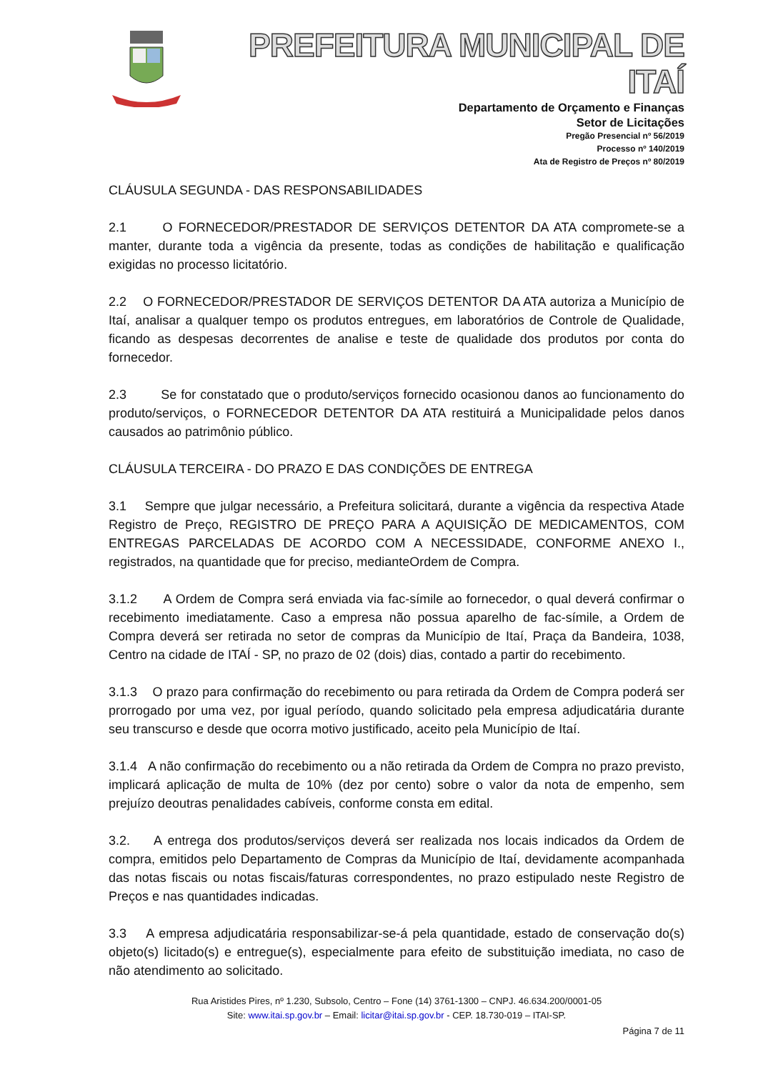PREFEITURA MUNICIPAL DE ITAÍ
Departamento de Orçamento e Finanças
Setor de Licitações
Pregão Presencial nº 56/2019
Processo nº 140/2019
Ata de Registro de Preços nº 80/2019
CLÁUSULA SEGUNDA - DAS RESPONSABILIDADES
2.1 O FORNECEDOR/PRESTADOR DE SERVIÇOS DETENTOR DA ATA compromete-se a manter, durante toda a vigência da presente, todas as condições de habilitação e qualificação exigidas no processo licitatório.
2.2 O FORNECEDOR/PRESTADOR DE SERVIÇOS DETENTOR DA ATA autoriza a Município de Itaí, analisar a qualquer tempo os produtos entregues, em laboratórios de Controle de Qualidade, ficando as despesas decorrentes de analise e teste de qualidade dos produtos por conta do fornecedor.
2.3 Se for constatado que o produto/serviços fornecido ocasionou danos ao funcionamento do produto/serviços, o FORNECEDOR DETENTOR DA ATA restituirá a Municipalidade pelos danos causados ao patrimônio público.
CLÁUSULA TERCEIRA - DO PRAZO E DAS CONDIÇÕES DE ENTREGA
3.1 Sempre que julgar necessário, a Prefeitura solicitará, durante a vigência da respectiva Atade Registro de Preço, REGISTRO DE PREÇO PARA A AQUISIÇÃO DE MEDICAMENTOS, COM ENTREGAS PARCELADAS DE ACORDO COM A NECESSIDADE, CONFORME ANEXO I., registrados, na quantidade que for preciso, medianteOrdem de Compra.
3.1.2 A Ordem de Compra será enviada via fac-símile ao fornecedor, o qual deverá confirmar o recebimento imediatamente. Caso a empresa não possua aparelho de fac-símile, a Ordem de Compra deverá ser retirada no setor de compras da Município de Itaí, Praça da Bandeira, 1038, Centro na cidade de ITAÍ - SP, no prazo de 02 (dois) dias, contado a partir do recebimento.
3.1.3 O prazo para confirmação do recebimento ou para retirada da Ordem de Compra poderá ser prorrogado por uma vez, por igual período, quando solicitado pela empresa adjudicatária durante seu transcurso e desde que ocorra motivo justificado, aceito pela Município de Itaí.
3.1.4 A não confirmação do recebimento ou a não retirada da Ordem de Compra no prazo previsto, implicará aplicação de multa de 10% (dez por cento) sobre o valor da nota de empenho, sem prejuízo deoutras penalidades cabíveis, conforme consta em edital.
3.2. A entrega dos produtos/serviços deverá ser realizada nos locais indicados da Ordem de compra, emitidos pelo Departamento de Compras da Município de Itaí, devidamente acompanhada das notas fiscais ou notas fiscais/faturas correspondentes, no prazo estipulado neste Registro de Preços e nas quantidades indicadas.
3.3 A empresa adjudicatária responsabilizar-se-á pela quantidade, estado de conservação do(s) objeto(s) licitado(s) e entregue(s), especialmente para efeito de substituição imediata, no caso de não atendimento ao solicitado.
Rua Aristides Pires, nº 1.230, Subsolo, Centro – Fone (14) 3761-1300 – CNPJ. 46.634.200/0001-05
Site: www.itai.sp.gov.br – Email: licitar@itai.sp.gov.br - CEP. 18.730-019 – ITAI-SP.
Página 7 de 11